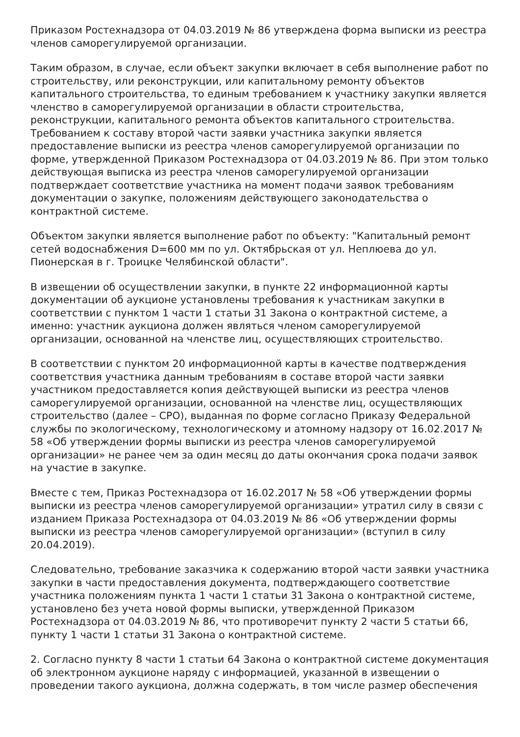Приказом Ростехнадзора от 04.03.2019 № 86 утверждена форма выписки из реестра членов саморегулируемой организации.
Таким образом, в случае, если объект закупки включает в себя выполнение работ по строительству, или реконструкции, или капитальному ремонту объектов капитального строительства, то единым требованием к участнику закупки является членство в саморегулируемой организации в области строительства, реконструкции, капитального ремонта объектов капитального строительства. Требованием к составу второй части заявки участника закупки является предоставление выписки из реестра членов саморегулируемой организации по форме, утвержденной Приказом Ростехнадзора от 04.03.2019 № 86. При этом только действующая выписка из реестра членов саморегулируемой организации подтверждает соответствие участника на момент подачи заявок требованиям документации о закупке, положениям действующего законодательства о контрактной системе.
Объектом закупки является выполнение работ по объекту: "Капитальный ремонт сетей водоснабжения D=600 мм по ул. Октябрьская от ул. Неплюева до ул. Пионерская в г. Троицке Челябинской области".
В извещении об осуществлении закупки, в пункте 22 информационной карты документации об аукционе установлены требования к участникам закупки в соответствии с пунктом 1 части 1 статьи 31 Закона о контрактной системе, а именно: участник аукциона должен являться членом саморегулируемой организации, основанной на членстве лиц, осуществляющих строительство.
В соответствии с пунктом 20 информационной карты в качестве подтверждения соответствия участника данным требованиям в составе второй части заявки участником предоставляется копия действующей выписки из реестра членов саморегулируемой организации, основанной на членстве лиц, осуществляющих строительство (далее – СРО), выданная по форме согласно Приказу Федеральной службы по экологическому, технологическому и атомному надзору от 16.02.2017 № 58 «Об утверждении формы выписки из реестра членов саморегулируемой организации» не ранее чем за один месяц до даты окончания срока подачи заявок на участие в закупке.
Вместе с тем, Приказ Ростехнадзора от 16.02.2017 № 58 «Об утверждении формы выписки из реестра членов саморегулируемой организации» утратил силу в связи с изданием Приказа Ростехнадзора от 04.03.2019 № 86 «Об утверждении формы выписки из реестра членов саморегулируемой организации» (вступил в силу 20.04.2019).
Следовательно, требование заказчика к содержанию второй части заявки участника закупки в части предоставления документа, подтверждающего соответствие участника положениям пункта 1 части 1 статьи 31 Закона о контрактной системе, установлено без учета новой формы выписки, утвержденной Приказом Ростехнадзора от 04.03.2019 № 86, что противоречит пункту 2 части 5 статьи 66, пункту 1 части 1 статьи 31 Закона о контрактной системе.
2. Согласно пункту 8 части 1 статьи 64 Закона о контрактной системе документация об электронном аукционе наряду с информацией, указанной в извещении о проведении такого аукциона, должна содержать, в том числе размер обеспечения